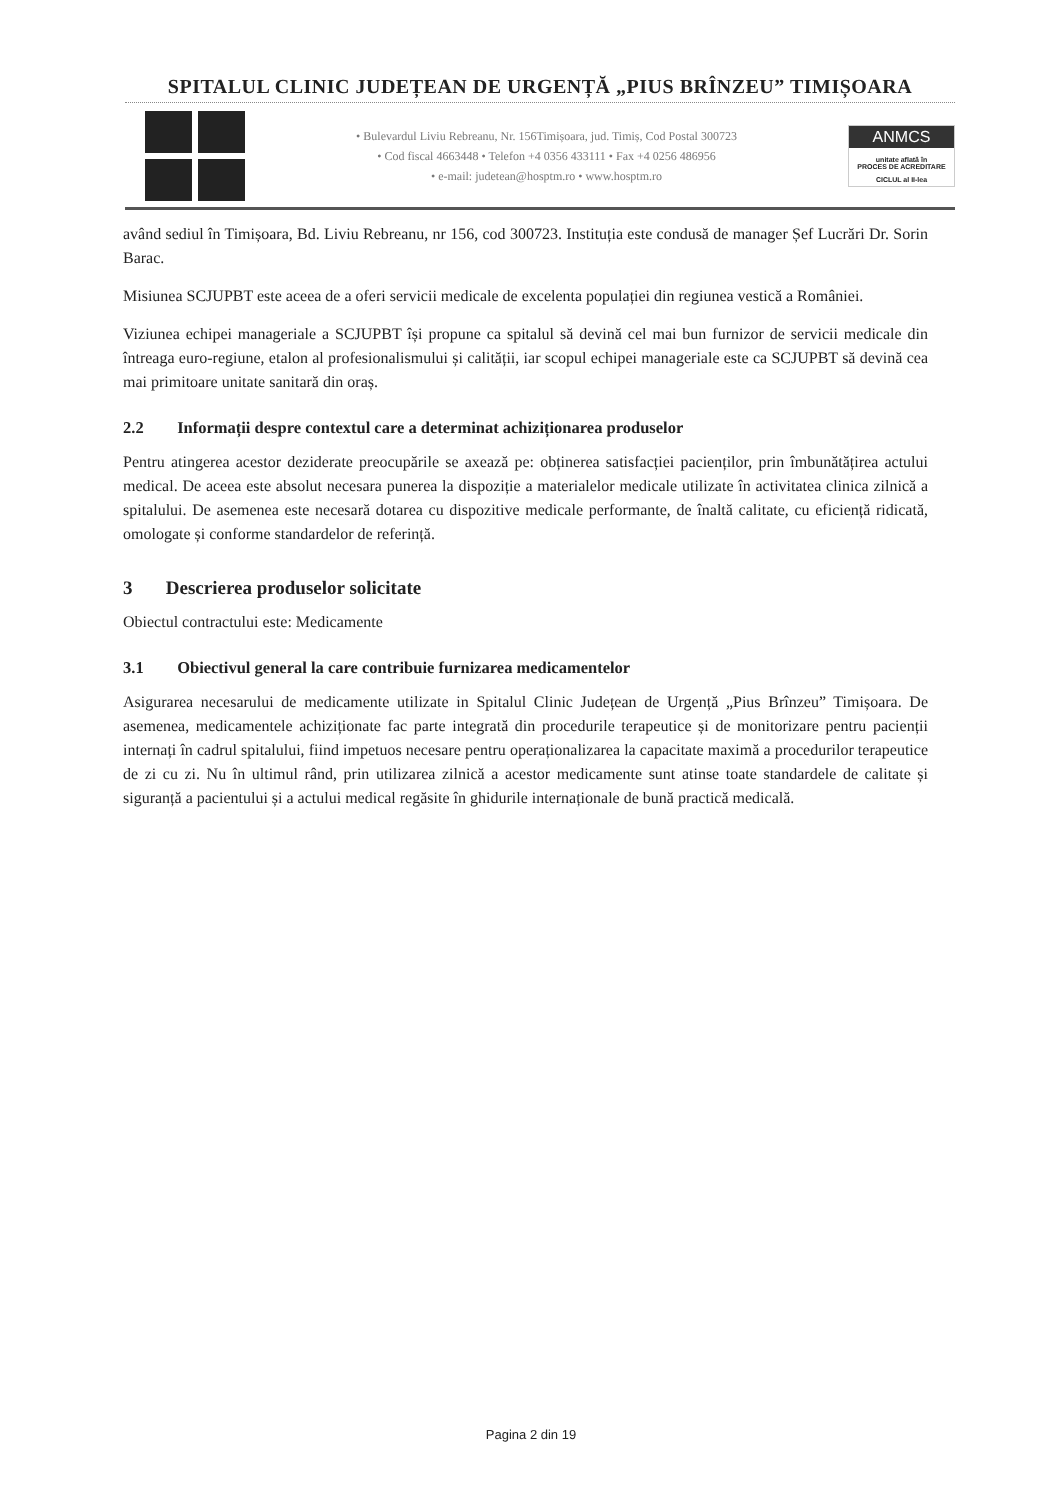SPITALUL CLINIC JUDEȚEAN DE URGENȚĂ „PIUS BRÎNZEU” TIMIȘOARA
• Bulevardul Liviu Rebreanu, Nr. 156Timișoara, jud. Timiș, Cod Postal 300723
• Cod fiscal 4663448 • Telefon +4 0356 433111 • Fax +4 0256 486956
• e-mail: judetean@hosptm.ro • www.hosptm.ro
ANMCS
unitate aflată în
PROCES DE ACREDITARE
CICLUL al II-lea
având sediul în Timișoara, Bd. Liviu Rebreanu, nr 156, cod 300723. Instituția este condusă de manager Șef Lucrări Dr. Sorin Barac.
Misiunea SCJUPBT este aceea de a oferi servicii medicale de excelenta populației din regiunea vestică a României.
Viziunea echipei manageriale a SCJUPBT își propune ca spitalul să devină cel mai bun furnizor de servicii medicale din întreaga euro-regiune, etalon al profesionalismului și calității, iar scopul echipei manageriale este ca SCJUPBT să devină cea mai primitoare unitate sanitară din oraș.
2.2 Informații despre contextul care a determinat achiziționarea produselor
Pentru atingerea acestor deziderate preocupările se axează pe: obținerea satisfacției pacienților, prin îmbunătățirea actului medical. De aceea este absolut necesara punerea la dispoziție a materialelor medicale utilizate în activitatea clinica zilnică a spitalului. De asemenea este necesară dotarea cu dispozitive medicale performante, de înaltă calitate, cu eficiență ridicată, omologate și conforme standardelor de referință.
3 Descrierea produselor solicitate
Obiectul contractului este: Medicamente
3.1 Obiectivul general la care contribuie furnizarea medicamentelor
Asigurarea necesarului de medicamente utilizate in Spitalul Clinic Județean de Urgență „Pius Brînzeu” Timișoara. De asemenea, medicamentele achiziționate fac parte integrată din procedurile terapeutice și de monitorizare pentru pacienții internați în cadrul spitalului, fiind impetuos necesare pentru operaționalizarea la capacitate maximă a procedurilor terapeutice de zi cu zi. Nu în ultimul rând, prin utilizarea zilnică a acestor medicamente sunt atinse toate standardele de calitate și siguranță a pacientului și a actului medical regăsite în ghidurile internaționale de bună practică medicală.
Pagina 2 din 19